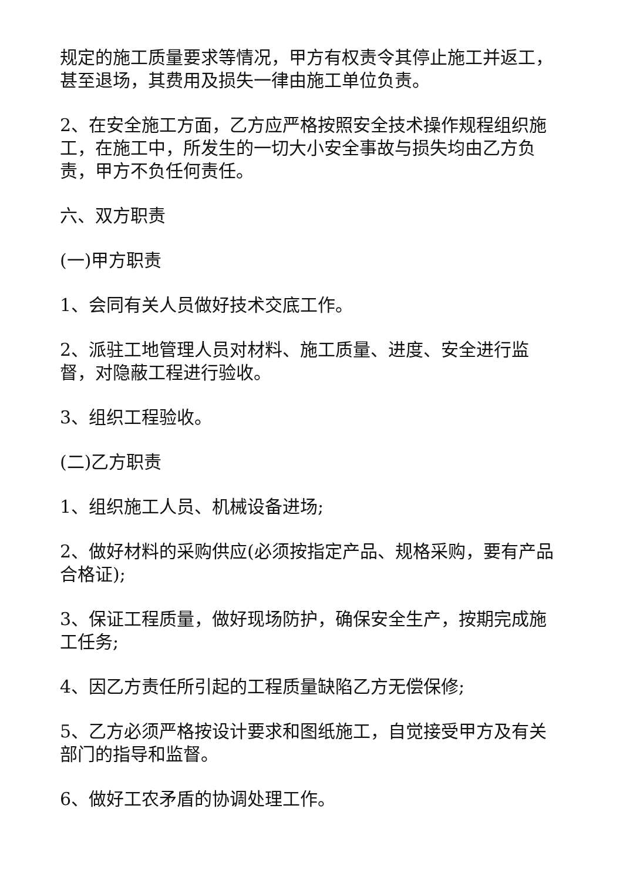规定的施工质量要求等情况，甲方有权责令其停止施工并返工，甚至退场，其费用及损失一律由施工单位负责。
2、在安全施工方面，乙方应严格按照安全技术操作规程组织施工，在施工中，所发生的一切大小安全事故与损失均由乙方负责，甲方不负任何责任。
六、双方职责
(一)甲方职责
1、会同有关人员做好技术交底工作。
2、派驻工地管理人员对材料、施工质量、进度、安全进行监督，对隐蔽工程进行验收。
3、组织工程验收。
(二)乙方职责
1、组织施工人员、机械设备进场;
2、做好材料的采购供应(必须按指定产品、规格采购，要有产品合格证);
3、保证工程质量，做好现场防护，确保安全生产，按期完成施工任务;
4、因乙方责任所引起的工程质量缺陷乙方无偿保修;
5、乙方必须严格按设计要求和图纸施工，自觉接受甲方及有关部门的指导和监督。
6、做好工农矛盾的协调处理工作。